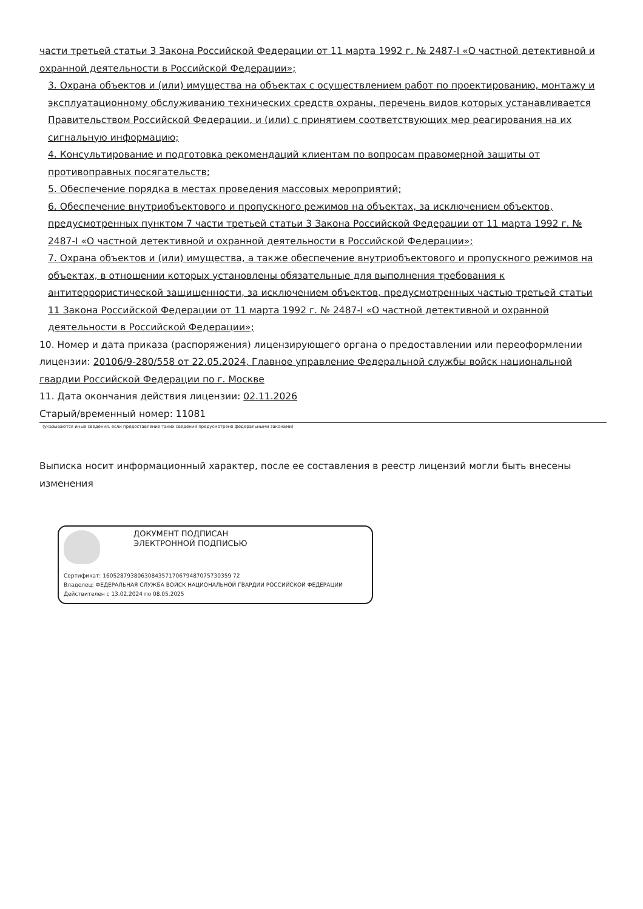части третьей статьи 3 Закона Российской Федерации от 11 марта 1992 г. № 2487-I «О частной детективной и охранной деятельности в Российской Федерации»;
3. Охрана объектов и (или) имущества на объектах с осуществлением работ по проектированию, монтажу и эксплуатационному обслуживанию технических средств охраны, перечень видов которых устанавливается Правительством Российской Федерации, и (или) с принятием соответствующих мер реагирования на их сигнальную информацию;
4. Консультирование и подготовка рекомендаций клиентам по вопросам правомерной защиты от противоправных посягательств;
5. Обеспечение порядка в местах проведения массовых мероприятий;
6. Обеспечение внутриобъектового и пропускного режимов на объектах, за исключением объектов, предусмотренных пунктом 7 части третьей статьи 3 Закона Российской Федерации от 11 марта 1992 г. № 2487-I «О частной детективной и охранной деятельности в Российской Федерации»;
7. Охрана объектов и (или) имущества, а также обеспечение внутриобъектового и пропускного режимов на объектах, в отношении которых установлены обязательные для выполнения требования к антитеррористической защищенности, за исключением объектов, предусмотренных частью третьей статьи 11 Закона Российской Федерации от 11 марта 1992 г. № 2487-I «О частной детективной и охранной деятельности в Российской Федерации»;
10. Номер и дата приказа (распоряжения) лицензирующего органа о предоставлении или переоформлении лицензии: 20106/9-280/558 от 22.05.2024, Главное управление Федеральной службы войск национальной гвардии Российской Федерации по г. Москве
11. Дата окончания действия лицензии: 02.11.2026
Старый/временный номер: 11081
(указываются иные сведения, если предоставление таких сведений предусмотрено федеральными законами)
Выписка носит информационный характер, после ее составления в реестр лицензий могли быть внесены изменения
ДОКУМЕНТ ПОДПИСАН
ЭЛЕКТРОННОЙ ПОДПИСЬЮ
Сертификат: 1605287938063084357170679487075730359 72
Владелец: ФЕДЕРАЛЬНАЯ СЛУЖБА ВОЙСК НАЦИОНАЛЬНОЙ ГВАРДИИ РОССИЙСКОЙ ФЕДЕРАЦИИ
Действителен с 13.02.2024 по 08.05.2025